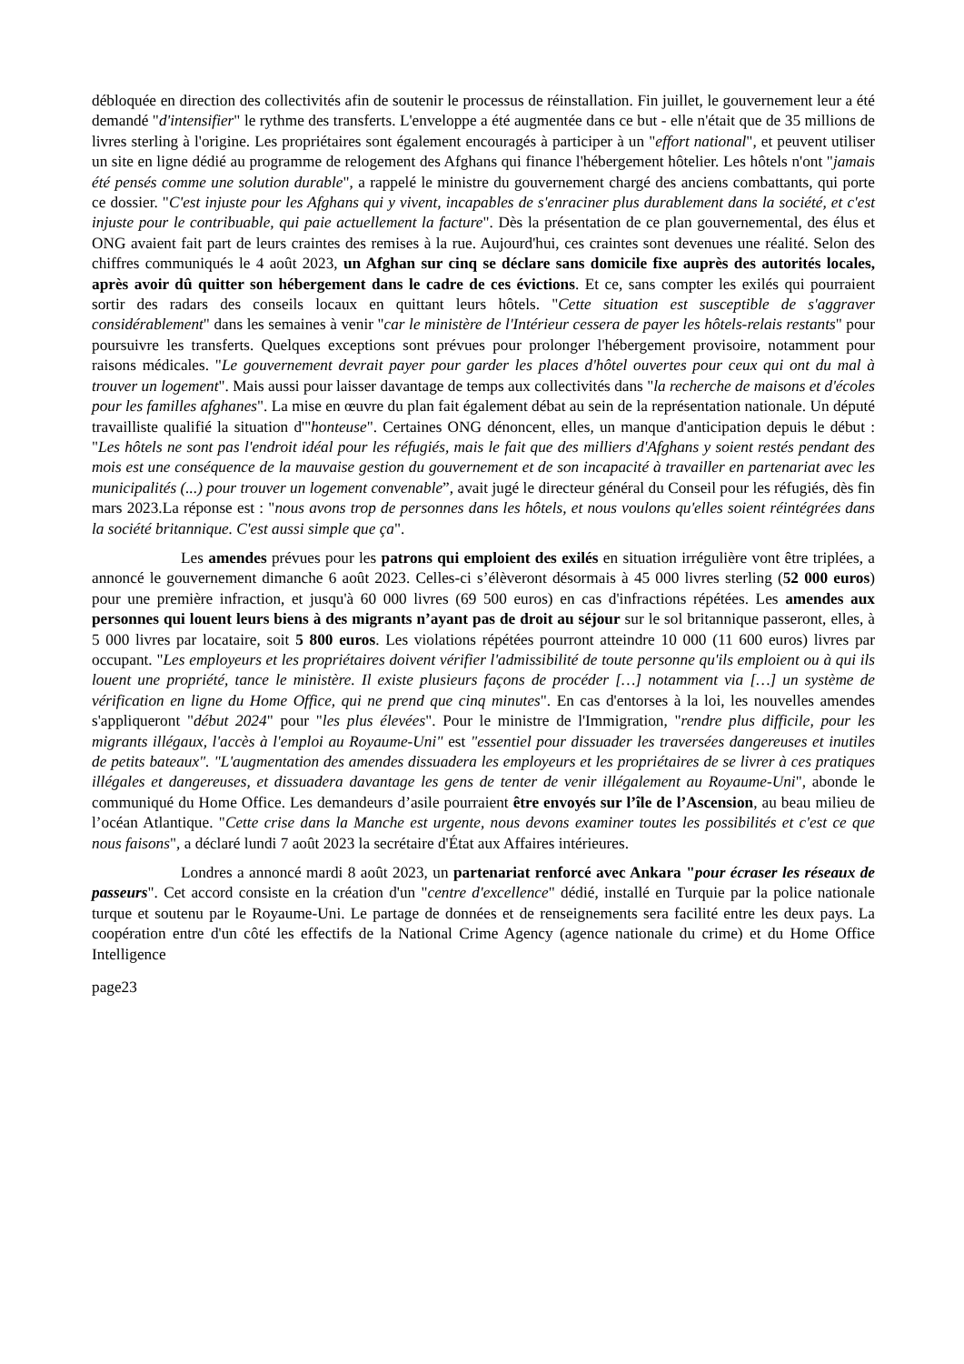débloquée en direction des collectivités afin de soutenir le processus de réinstallation. Fin juillet, le gouvernement leur a été demandé "d'intensifier" le rythme des transferts. L'enveloppe a été augmentée dans ce but - elle n'était que de 35 millions de livres sterling à l'origine. Les propriétaires sont également encouragés à participer à un "effort national", et peuvent utiliser un site en ligne dédié au programme de relogement des Afghans qui finance l'hébergement hôtelier. Les hôtels n'ont "jamais été pensés comme une solution durable", a rappelé le ministre du gouvernement chargé des anciens combattants, qui porte ce dossier. "C'est injuste pour les Afghans qui y vivent, incapables de s'enraciner plus durablement dans la société, et c'est injuste pour le contribuable, qui paie actuellement la facture". Dès la présentation de ce plan gouvernemental, des élus et ONG avaient fait part de leurs craintes des remises à la rue. Aujourd'hui, ces craintes sont devenues une réalité. Selon des chiffres communiqués le 4 août 2023, un Afghan sur cinq se déclare sans domicile fixe auprès des autorités locales, après avoir dû quitter son hébergement dans le cadre de ces évictions. Et ce, sans compter les exilés qui pourraient sortir des radars des conseils locaux en quittant leurs hôtels. "Cette situation est susceptible de s'aggraver considérablement" dans les semaines à venir "car le ministère de l'Intérieur cessera de payer les hôtels-relais restants" pour poursuivre les transferts. Quelques exceptions sont prévues pour prolonger l'hébergement provisoire, notamment pour raisons médicales. "Le gouvernement devrait payer pour garder les places d'hôtel ouvertes pour ceux qui ont du mal à trouver un logement". Mais aussi pour laisser davantage de temps aux collectivités dans "la recherche de maisons et d'écoles pour les familles afghanes". La mise en œuvre du plan fait également débat au sein de la représentation nationale. Un député travailliste qualifié la situation d'"honteuse". Certaines ONG dénoncent, elles, un manque d'anticipation depuis le début : "Les hôtels ne sont pas l'endroit idéal pour les réfugiés, mais le fait que des milliers d'Afghans y soient restés pendant des mois est une conséquence de la mauvaise gestion du gouvernement et de son incapacité à travailler en partenariat avec les municipalités (...) pour trouver un logement convenable”, avait jugé le directeur général du Conseil pour les réfugiés, dès fin mars 2023.La réponse est : "nous avons trop de personnes dans les hôtels, et nous voulons qu'elles soient réintégrées dans la société britannique. C'est aussi simple que ça".
Les amendes prévues pour les patrons qui emploient des exilés en situation irrégulière vont être triplées, a annoncé le gouvernement dimanche 6 août 2023. Celles-ci s’élèveront désormais à 45 000 livres sterling (52 000 euros) pour une première infraction, et jusqu'à 60 000 livres (69 500 euros) en cas d'infractions répétées. Les amendes aux personnes qui louent leurs biens à des migrants n’ayant pas de droit au séjour sur le sol britannique passeront, elles, à 5 000 livres par locataire, soit 5 800 euros. Les violations répétées pourront atteindre 10 000 (11 600 euros) livres par occupant. "Les employeurs et les propriétaires doivent vérifier l'admissibilité de toute personne qu'ils emploient ou à qui ils louent une propriété, tance le ministère. Il existe plusieurs façons de procéder […] notamment via […] un système de vérification en ligne du Home Office, qui ne prend que cinq minutes". En cas d'entorses à la loi, les nouvelles amendes s'appliqueront "début 2024" pour "les plus élevées". Pour le ministre de l'Immigration, "rendre plus difficile, pour les migrants illégaux, l'accès à l'emploi au Royaume-Uni" est "essentiel pour dissuader les traversées dangereuses et inutiles de petits bateaux". "L'augmentation des amendes dissuadera les employeurs et les propriétaires de se livrer à ces pratiques illégales et dangereuses, et dissuadera davantage les gens de tenter de venir illégalement au Royaume-Uni", abonde le communiqué du Home Office. Les demandeurs d’asile pourraient être envoyés sur l’île de l’Ascension, au beau milieu de l’océan Atlantique. "Cette crise dans la Manche est urgente, nous devons examiner toutes les possibilités et c'est ce que nous faisons", a déclaré lundi 7 août 2023 la secrétaire d'État aux Affaires intérieures.
Londres a annoncé mardi 8 août 2023, un partenariat renforcé avec Ankara "pour écraser les réseaux de passeurs". Cet accord consiste en la création d'un "centre d'excellence" dédié, installé en Turquie par la police nationale turque et soutenu par le Royaume-Uni. Le partage de données et de renseignements sera facilité entre les deux pays. La coopération entre d'un côté les effectifs de la National Crime Agency (agence nationale du crime) et du Home Office Intelligence
page23